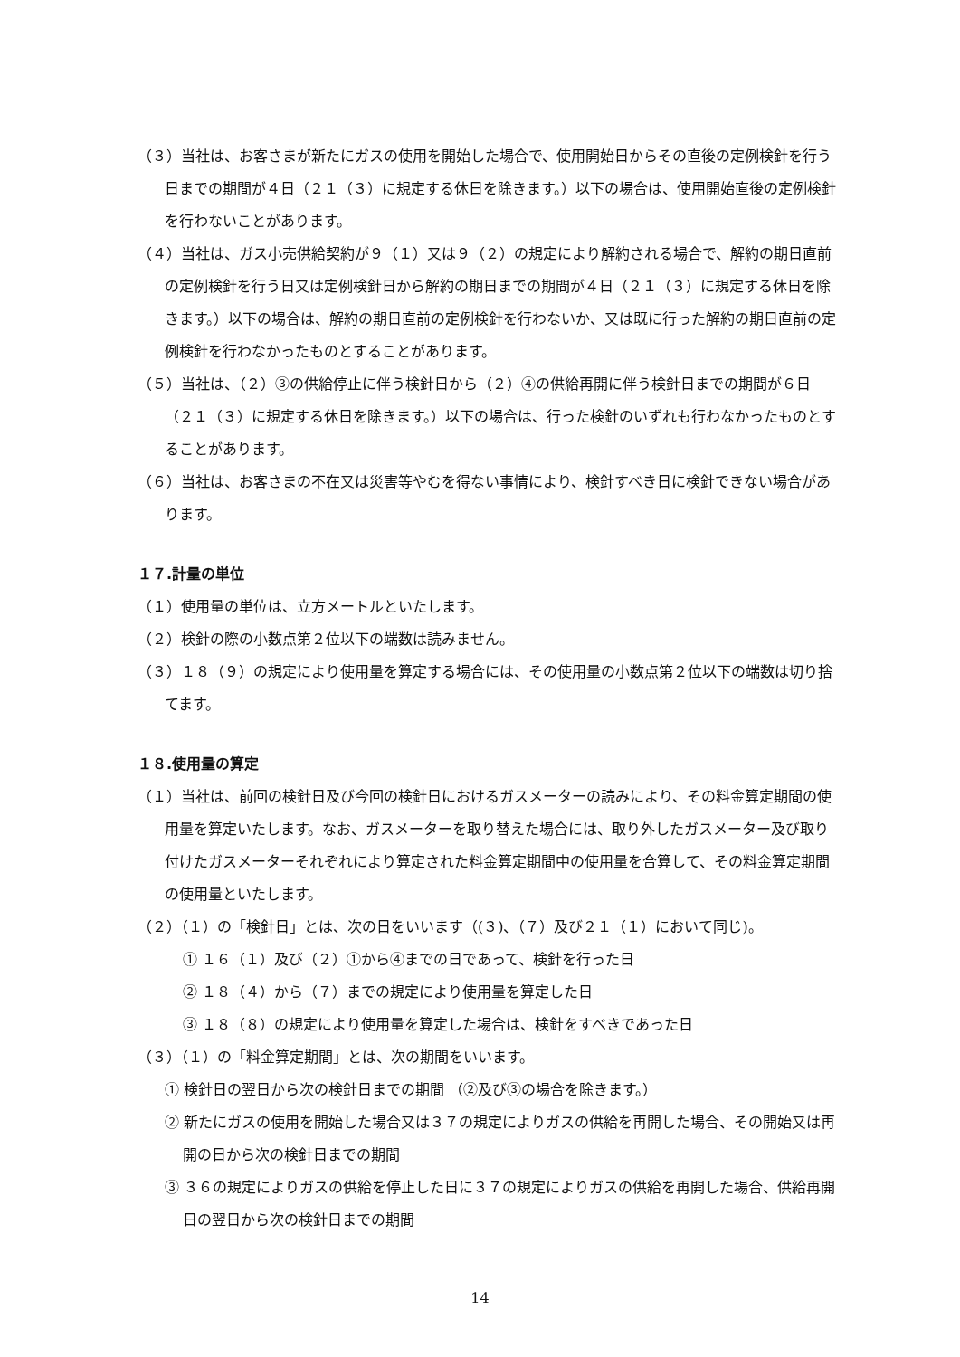（３）当社は、お客さまが新たにガスの使用を開始した場合で、使用開始日からその直後の定例検針を行う日までの期間が４日（２１（３）に規定する休日を除きます。）以下の場合は、使用開始直後の定例検針を行わないことがあります。
（４）当社は、ガス小売供給契約が９（１）又は９（２）の規定により解約される場合で、解約の期日直前の定例検針を行う日又は定例検針日から解約の期日までの期間が４日（２１（３）に規定する休日を除きます。）以下の場合は、解約の期日直前の定例検針を行わないか、又は既に行った解約の期日直前の定例検針を行わなかったものとすることがあります。
（５）当社は、（２）③の供給停止に伴う検針日から（２）④の供給再開に伴う検針日までの期間が６日（２１（３）に規定する休日を除きます。）以下の場合は、行った検針のいずれも行わなかったものとすることがあります。
（６）当社は、お客さまの不在又は災害等やむを得ない事情により、検針すべき日に検針できない場合があります。
１７.計量の単位
（１）使用量の単位は、立方メートルといたします。
（２）検針の際の小数点第２位以下の端数は読みません。
（３）１８（９）の規定により使用量を算定する場合には、その使用量の小数点第２位以下の端数は切り捨てます。
１８.使用量の算定
（１）当社は、前回の検針日及び今回の検針日におけるガスメーターの読みにより、その料金算定期間の使用量を算定いたします。なお、ガスメーターを取り替えた場合には、取り外したガスメーター及び取り付けたガスメーターそれぞれにより算定された料金算定期間中の使用量を合算して、その料金算定期間の使用量といたします。
（２）（１）の「検針日」とは、次の日をいいます（(３)、（７）及び２１（１）において同じ)。
① １６（１）及び（２）①から④までの日であって、検針を行った日
② １８（４）から（７）までの規定により使用量を算定した日
③ １８（８）の規定により使用量を算定した場合は、検針をすべきであった日
（３）（１）の「料金算定期間」とは、次の期間をいいます。
① 検針日の翌日から次の検針日までの期間 （②及び③の場合を除きます。）
② 新たにガスの使用を開始した場合又は３７の規定によりガスの供給を再開した場合、その開始又は再開の日から次の検針日までの期間
③ ３６の規定によりガスの供給を停止した日に３７の規定によりガスの供給を再開した場合、供給再開日の翌日から次の検針日までの期間
14